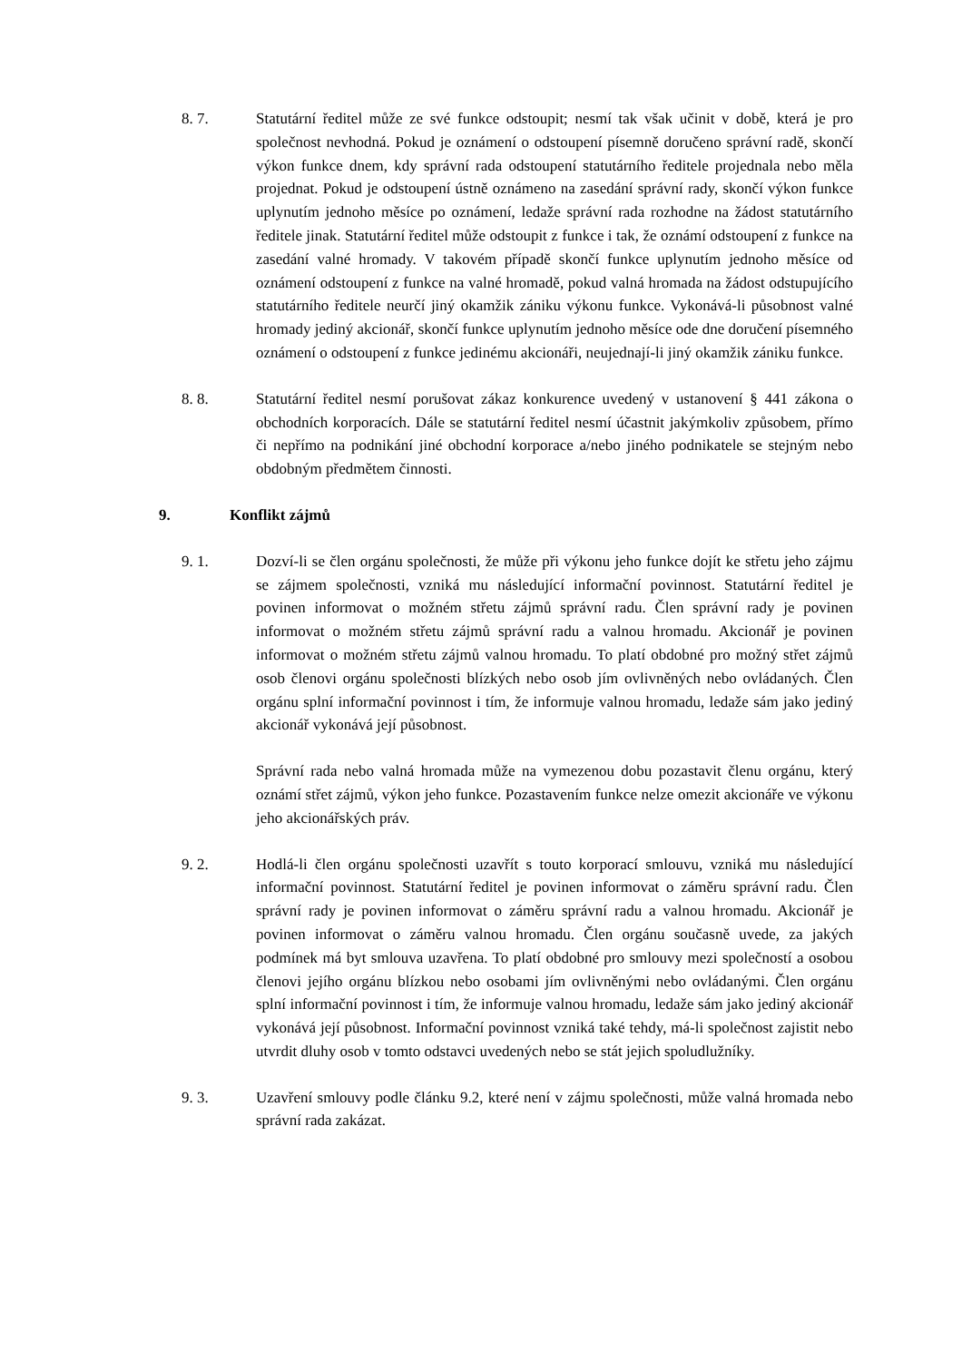8. 7. Statutární ředitel může ze své funkce odstoupit; nesmí tak však učinit v době, která je pro společnost nevhodná. Pokud je oznámení o odstoupení písemně doručeno správní radě, skončí výkon funkce dnem, kdy správní rada odstoupení statutárního ředitele projednala nebo měla projednat. Pokud je odstoupení ústně oznámeno na zasedání správní rady, skončí výkon funkce uplynutím jednoho měsíce po oznámení, ledaže správní rada rozhodne na žádost statutárního ředitele jinak. Statutární ředitel může odstoupit z funkce i tak, že oznámí odstoupení z funkce na zasedání valné hromady. V takovém případě skončí funkce uplynutím jednoho měsíce od oznámení odstoupení z funkce na valné hromadě, pokud valná hromada na žádost odstupujícího statutárního ředitele neurčí jiný okamžik zániku výkonu funkce. Vykonává-li působnost valné hromady jediný akcionář, skončí funkce uplynutím jednoho měsíce ode dne doručení písemného oznámení o odstoupení z funkce jedinému akcionáři, neujednají-li jiný okamžik zániku funkce.
8. 8. Statutární ředitel nesmí porušovat zákaz konkurence uvedený v ustanovení § 441 zákona o obchodních korporacích. Dále se statutární ředitel nesmí účastnit jakýmkoliv způsobem, přímo či nepřímo na podnikání jiné obchodní korporace a/nebo jiného podnikatele se stejným nebo obdobným předmětem činnosti.
9. Konflikt zájmů
9. 1. Dozví-li se člen orgánu společnosti, že může při výkonu jeho funkce dojít ke střetu jeho zájmu se zájmem společnosti, vzniká mu následující informační povinnost. Statutární ředitel je povinen informovat o možném střetu zájmů správní radu. Člen správní rady je povinen informovat o možném střetu zájmů správní radu a valnou hromadu. Akcionář je povinen informovat o možném střetu zájmů valnou hromadu. To platí obdobné pro možný střet zájmů osob členovi orgánu společnosti blízkých nebo osob jím ovlivněných nebo ovládaných. Člen orgánu splní informační povinnost i tím, že informuje valnou hromadu, ledaže sám jako jediný akcionář vykonává její působnost.
Správní rada nebo valná hromada může na vymezenou dobu pozastavit členu orgánu, který oznámí střet zájmů, výkon jeho funkce. Pozastavením funkce nelze omezit akcionáře ve výkonu jeho akcionářských práv.
9. 2. Hodlá-li člen orgánu společnosti uzavřít s touto korporací smlouvu, vzniká mu následující informační povinnost. Statutární ředitel je povinen informovat o záměru správní radu. Člen správní rady je povinen informovat o záměru správní radu a valnou hromadu. Akcionář je povinen informovat o záměru valnou hromadu. Člen orgánu současně uvede, za jakých podmínek má byt smlouva uzavřena. To platí obdobné pro smlouvy mezi společností a osobou členovi jejího orgánu blízkou nebo osobami jím ovlivněnými nebo ovládanými. Člen orgánu splní informační povinnost i tím, že informuje valnou hromadu, ledaže sám jako jediný akcionář vykonává její působnost. Informační povinnost vzniká také tehdy, má-li společnost zajistit nebo utvrdit dluhy osob v tomto odstavci uvedených nebo se stát jejich spoludlužníky.
9. 3. Uzavření smlouvy podle článku 9.2, které není v zájmu společnosti, může valná hromada nebo správní rada zakázat.